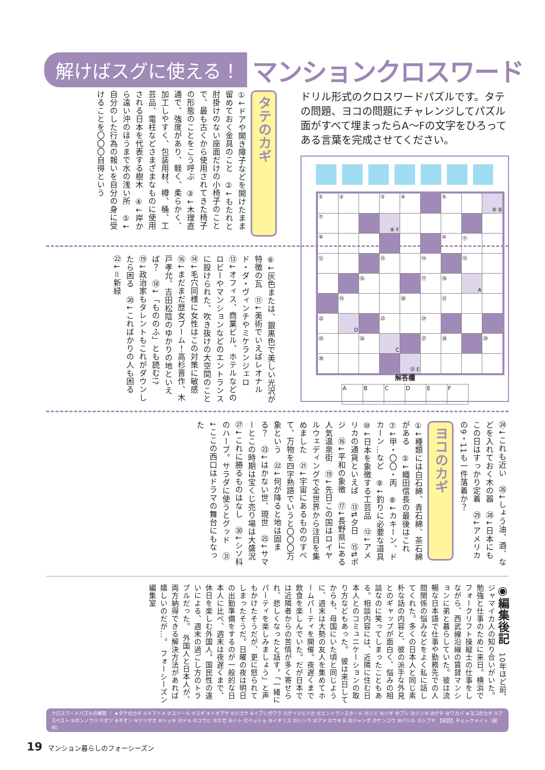解けばスグに使える！ マンションクロスワード
タテのカギ
①↓ドアや開き障子などを開けたまま留めておく金具のこと　②↓もたれと肘掛けのない座面だけの小椅子のことで、最も古くから使用されてきた椅子の形態のことをこう呼ぶ　③↓木理直通で、強度があり、軽く、柔らかく、加工しやすく、包装用材、樽、桶、工芸品、電柱などさまざまなものに使用される日本を代表する樹木　④↓岸から遠い沖のほうまで水の浅い所　⑤↓自分のした行為の報いを自分の身に受けることを〇〇〇自得という
⑥↓灰色または、銀黒色で美しい光沢が特徴の瓦　⑪↓美術でいえばレオナルド・ダ・ヴィンチやミケランジェロ　⑬↓オフィス、商業ビル、ホテルなどのロビーやマンションなどのエントランスに設けられた、吹き抜けの大空間のこと　⑭↓毛穴同様に女性はこの対策に敏感　⑯↓まだまだ歴女ブーム！高杉晋作、木戸孝允、吉田松陰のゆかりの地といえば？　⑱↓「もののふ」とも読む!?　⑲↓政治家もタレントもこれがダウンしたら困る　⑳↓こればかりの人も困る　㉒↓＝新緑
ドリル形式のクロスワードパズルです。タテの問題、ヨコの問題にチャレンジしてパズル面がすべて埋まったらA～Fの文字をひろってある言葉を完成させてください。
| ① | ② | | ③ | ④ | | ⑤ | | ⑥ B |
| ⑦ | | | ⑧ F | | | | | |
| ⑨ | | | | | | ⑩ | ⑪ | |
| ⑫ | | | ⑬ | | ⑭ | | ⑮ | |
| | | ⑯ | | | ⑰ | ⑱ | A | |
| | ⑲ | | | ⑳ | | ㉑ | | |
| ㉒ | D | | ㉓ | | ㉔ | | | |
| ㉕ | | ㉖ | C | | ㉗ | ㉘ | | ㉙ |
| ㉚ | | | | ㉛ E | | | | |
解答欄
| A | B | C | D | E | F |
㉔↓これも近い　㉖↓しょう油、酒、などを入れておく木の器　㉘↓日本にもこの日はすっかり定着　㉙↓アメリカの9・11も一件落着か？
ヨコのカギ
①↓種類には白石綿、青石綿、茶石綿がある　⑤↓織田信長の最後はこれ　⑦↓甲・〇〇・丙　⑧↓カキーン、ドカーン…など　⑨↓釣りに必要な道具　⑩↓日本を象徴する工芸品　⑫↓アメリカの通貨といえば　⑬⇅夕日　⑮⇅ポジ　⑯↓平和の象徴　⑰↓長野県にある人気温泉街　⑲↓先日この国はロイヤルウェディングで全世界から注目を集めました　㉑↓宇宙にあるもののすべて、万物を四字熟語でいうと〇〇〇万象という　㉒↓何が降ると地は固まる？　㉓↓はかない世、現世　㉕↓サマーとこの時期は宝くじ売り場は大盛況　㉗↓これに勝るものはなし　㉚↓シソ科のハーブ。サラダに使うとグッド　㉛↓ここの西口はドラマの舞台にもなった
◉編集後記　10年ほど前、ジャマイカ人の知り合いがいた。勉強と仕事のために来日。横浜でフォークリフト操縦士の仕事をしながら、西武線沿線の賃貸マンションに弟と暮らしていた。彼は流暢な日本語で仕事や勤務先での人間関係の悩みなどをよく私に話してくれた。多くの日本人と同じ素朴な話の内容と、彼の派手な外見とのギャップが面白く、悩みの相談なのに笑ってしまったこともある。相談内容には、近隣に住む日本人とのコミュニケーションの取り方などもあった。　彼は来日してからも、母国にいた頃と同じように、週末は大勢の友人を集めてホームパーティを開催。夜遅くまで飲食を楽しんでいた。だが日本では近隣者からの苦情が多く寄せられ、悲しくなったと話す。「一緒にパーティを楽しみましょう」と声もかけたそうだが、更に怒られてしまったそうだ。日曜の夜は明日の出勤準備をするのが一般的な日本人に比べ、週末は夜遅くまで、休日を楽しむ外国人。国民性の違いによる、週末の過ごし方のトラブルだった。　外国人と日本人が、両方納得できる解決方法があれば嬉しいのだが…。　フォーシーズン編集室
クロスワードパズルの解答 ｜ ★タテのカギ ①ドアドメ ②スツール ③スギ ④トオアサ ⑤ジゴウ ⑥イブシガワラ ⑪ゲイジュツカ ⑬エントランスホール ⑭シミ ⑯ハギ ⑱ブシ ⑲ジンキ ⑳グチ ㉒ワカバ ★ヨコのカギ ①アスベスト ⑤ホンノウジ ⑦オツ ⑧ギオン ⑨ツリザオ ⑩シッキ ⑫ドル ⑬ユウヒ ⑮ネガ ⑯ハト ⑰ベッショ ⑲イギリス ㉑シンラ ㉒アメ ㉓ウキヨ ㉕ジャンボ ㉗ケンコウ ㉚バジル ㉛シブヤ 【前回】チェックメイト（創作）
19 マンション暮らしのフォーシーズン